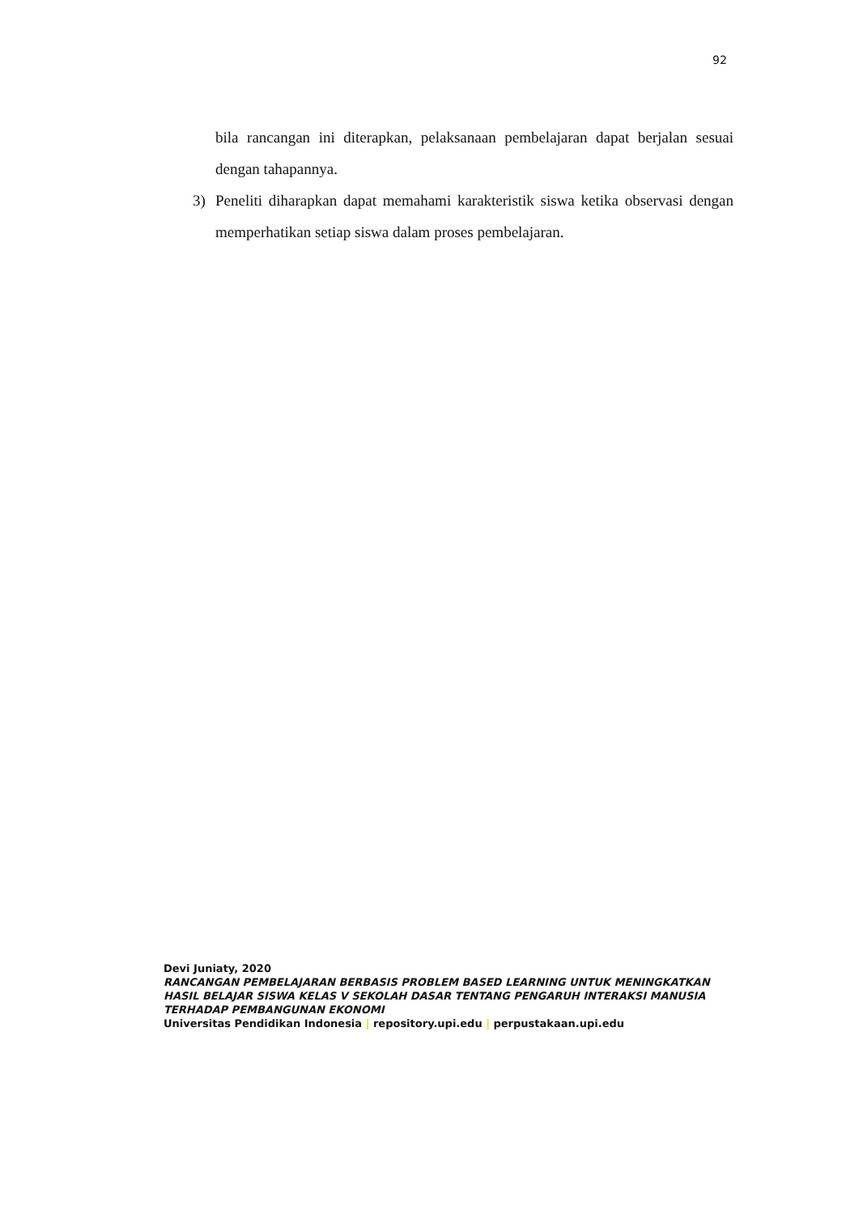92
bila rancangan ini diterapkan, pelaksanaan pembelajaran dapat berjalan sesuai dengan tahapannya.
3) Peneliti diharapkan dapat memahami karakteristik siswa ketika observasi dengan memperhatikan setiap siswa dalam proses pembelajaran.
Devi Juniaty, 2020
RANCANGAN PEMBELAJARAN BERBASIS PROBLEM BASED LEARNING UNTUK MENINGKATKAN HASIL BELAJAR SISWA KELAS V SEKOLAH DASAR TENTANG PENGARUH INTERAKSI MANUSIA TERHADAP PEMBANGUNAN EKONOMI
Universitas Pendidikan Indonesia | repository.upi.edu | perpustakaan.upi.edu